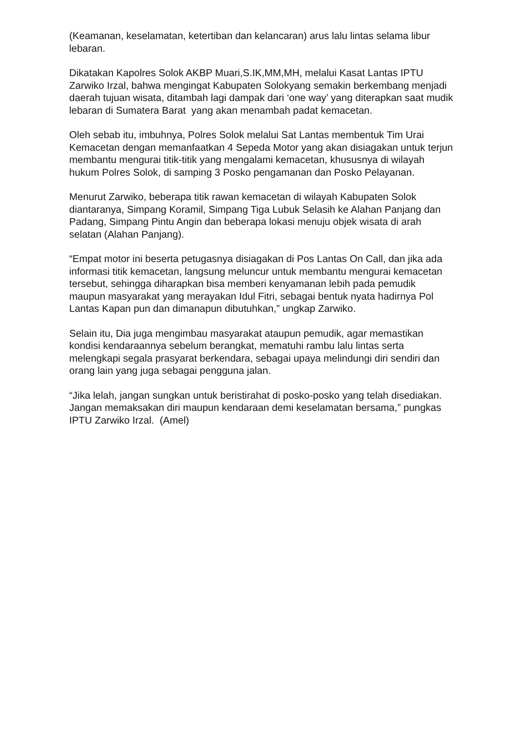(Keamanan, keselamatan, ketertiban dan kelancaran) arus lalu lintas selama libur lebaran.
Dikatakan Kapolres Solok AKBP Muari,S.IK,MM,MH, melalui Kasat Lantas IPTU Zarwiko Irzal, bahwa mengingat Kabupaten Solokyang semakin berkembang menjadi daerah tujuan wisata, ditambah lagi dampak dari ‘one way’ yang diterapkan saat mudik lebaran di Sumatera Barat yang akan menambah padat kemacetan.
Oleh sebab itu, imbuhnya, Polres Solok melalui Sat Lantas membentuk Tim Urai Kemacetan dengan memanfaatkan 4 Sepeda Motor yang akan disiagakan untuk terjun membantu mengurai titik-titik yang mengalami kemacetan, khususnya di wilayah hukum Polres Solok, di samping 3 Posko pengamanan dan Posko Pelayanan.
Menurut Zarwiko, beberapa titik rawan kemacetan di wilayah Kabupaten Solok diantaranya, Simpang Koramil, Simpang Tiga Lubuk Selasih ke Alahan Panjang dan Padang, Simpang Pintu Angin dan beberapa lokasi menuju objek wisata di arah selatan (Alahan Panjang).
“Empat motor ini beserta petugasnya disiagakan di Pos Lantas On Call, dan jika ada informasi titik kemacetan, langsung meluncur untuk membantu mengurai kemacetan tersebut, sehingga diharapkan bisa memberi kenyamanan lebih pada pemudik maupun masyarakat yang merayakan Idul Fitri, sebagai bentuk nyata hadirnya Pol Lantas Kapan pun dan dimanapun dibutuhkan,” ungkap Zarwiko.
Selain itu, Dia juga mengimbau masyarakat ataupun pemudik, agar memastikan kondisi kendaraannya sebelum berangkat, mematuhi rambu lalu lintas serta melengkapi segala prasyarat berkendara, sebagai upaya melindungi diri sendiri dan orang lain yang juga sebagai pengguna jalan.
“Jika lelah, jangan sungkan untuk beristirahat di posko-posko yang telah disediakan. Jangan memaksakan diri maupun kendaraan demi keselamatan bersama,” pungkas IPTU Zarwiko Irzal. (Amel)